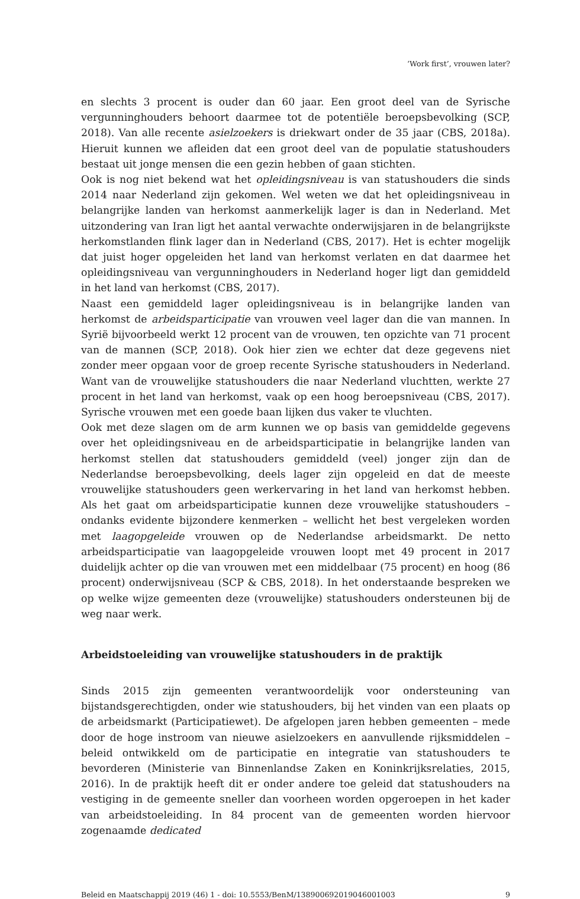‘Work first’, vrouwen later?
en slechts 3 procent is ouder dan 60 jaar. Een groot deel van de Syrische vergunninghouders behoort daarmee tot de potentiële beroepsbevolking (SCP, 2018). Van alle recente asielzoekers is driekwart onder de 35 jaar (CBS, 2018a). Hieruit kunnen we afleiden dat een groot deel van de populatie statushouders bestaat uit jonge mensen die een gezin hebben of gaan stichten.
Ook is nog niet bekend wat het opleidingsniveau is van statushouders die sinds 2014 naar Nederland zijn gekomen. Wel weten we dat het opleidingsniveau in belangrijke landen van herkomst aanmerkelijk lager is dan in Nederland. Met uitzondering van Iran ligt het aantal verwachte onderwijsjaren in de belangrijkste herkomstlanden flink lager dan in Nederland (CBS, 2017). Het is echter mogelijk dat juist hoger opgeleiden het land van herkomst verlaten en dat daarmee het opleidingsniveau van vergunninghouders in Nederland hoger ligt dan gemiddeld in het land van herkomst (CBS, 2017).
Naast een gemiddeld lager opleidingsniveau is in belangrijke landen van herkomst de arbeidsparticipatie van vrouwen veel lager dan die van mannen. In Syrië bijvoorbeeld werkt 12 procent van de vrouwen, ten opzichte van 71 procent van de mannen (SCP, 2018). Ook hier zien we echter dat deze gegevens niet zonder meer opgaan voor de groep recente Syrische statushouders in Nederland. Want van de vrouwelijke statushouders die naar Nederland vluchtten, werkte 27 procent in het land van herkomst, vaak op een hoog beroepsniveau (CBS, 2017). Syrische vrouwen met een goede baan lijken dus vaker te vluchten.
Ook met deze slagen om de arm kunnen we op basis van gemiddelde gegevens over het opleidingsniveau en de arbeidsparticipatie in belangrijke landen van herkomst stellen dat statushouders gemiddeld (veel) jonger zijn dan de Nederlandse beroepsbevolking, deels lager zijn opgeleid en dat de meeste vrouwelijke statushouders geen werkervaring in het land van herkomst hebben. Als het gaat om arbeidsparticipatie kunnen deze vrouwelijke statushouders – ondanks evidente bijzondere kenmerken – wellicht het best vergeleken worden met laagopgeleide vrouwen op de Nederlandse arbeidsmarkt. De netto arbeidsparticipatie van laagopgeleide vrouwen loopt met 49 procent in 2017 duidelijk achter op die van vrouwen met een middelbaar (75 procent) en hoog (86 procent) onderwijsniveau (SCP & CBS, 2018). In het onderstaande bespreken we op welke wijze gemeenten deze (vrouwelijke) statushouders ondersteunen bij de weg naar werk.
Arbeidstoeleiding van vrouwelijke statushouders in de praktijk
Sinds 2015 zijn gemeenten verantwoordelijk voor ondersteuning van bijstandsgerechtigden, onder wie statushouders, bij het vinden van een plaats op de arbeidsmarkt (Participatiewet). De afgelopen jaren hebben gemeenten – mede door de hoge instroom van nieuwe asielzoekers en aanvullende rijksmiddelen – beleid ontwikkeld om de participatie en integratie van statushouders te bevorderen (Ministerie van Binnenlandse Zaken en Koninkrijksrelaties, 2015, 2016). In de praktijk heeft dit er onder andere toe geleid dat statushouders na vestiging in de gemeente sneller dan voorheen worden opgeroepen in het kader van arbeidstoeleiding. In 84 procent van de gemeenten worden hiervoor zogenaamde dedicated
Beleid en Maatschappij 2019 (46) 1 - doi: 10.5553/BenM/138900692019046001003 9